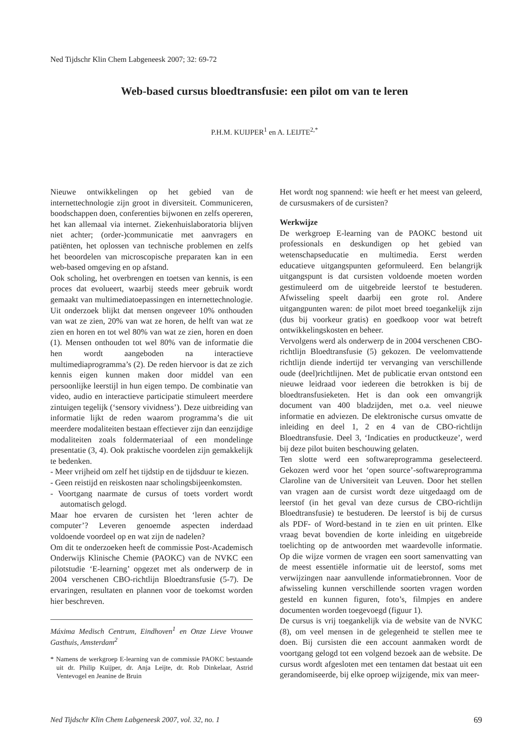Ned Tijdschr Klin Chem Labgeneesk 2007; 32: 69-72
Web-based cursus bloedtransfusie: een pilot om van te leren
P.H.M. KUIJPER<sup>1</sup> en A. LEIJTE<sup>2,*</sup>
Nieuwe ontwikkelingen op het gebied van de internettechnologie zijn groot in diversiteit. Communiceren, boodschappen doen, conferenties bijwonen en zelfs opereren, het kan allemaal via internet. Ziekenhuislaboratoria blijven niet achter; (order-)communicatie met aanvragers en patiënten, het oplossen van technische problemen en zelfs het beoordelen van microscopische preparaten kan in een web-based omgeving en op afstand.
Ook scholing, het overbrengen en toetsen van kennis, is een proces dat evolueert, waarbij steeds meer gebruik wordt gemaakt van multimediatoepassingen en internettechnologie. Uit onderzoek blijkt dat mensen ongeveer 10% onthouden van wat ze zien, 20% van wat ze horen, de helft van wat ze zien en horen en tot wel 80% van wat ze zien, horen en doen (1). Mensen onthouden tot wel 80% van de informatie die hen wordt aangeboden na interactieve multimediaprogramma’s (2). De reden hiervoor is dat ze zich kennis eigen kunnen maken door middel van een persoonlijke leerstijl in hun eigen tempo. De combinatie van video, audio en interactieve participatie stimuleert meerdere zintuigen tegelijk (‘sensory vividness’). Deze uitbreiding van informatie lijkt de reden waarom programma’s die uit meerdere modaliteiten bestaan effectiever zijn dan eenzijdige modaliteiten zoals foldermateriaal of een mondelinge presentatie (3, 4). Ook praktische voordelen zijn gemakkelijk te bedenken.
- Meer vrijheid om zelf het tijdstip en de tijdsduur te kiezen.
- Geen reistijd en reiskosten naar scholingsbijeenkomsten.
- Voortgang naarmate de cursus of toets vordert wordt automatisch gelogd.
Maar hoe ervaren de cursisten het ‘leren achter de computer’? Leveren genoemde aspecten inderdaad voldoende voordeel op en wat zijn de nadelen?
Om dit te onderzoeken heeft de commissie Post-Academisch Onderwijs Klinische Chemie (PAOKC) van de NVKC een pilotstudie ‘E-learning’ opgezet met als onderwerp de in 2004 verschenen CBO-richtlijn Bloedtransfusie (5-7). De ervaringen, resultaten en plannen voor de toekomst worden hier beschreven.
Máxima Medisch Centrum, Eindhoven<sup>1</sup> en Onze Lieve Vrouwe Gasthuis, Amsterdam<sup>2</sup>
* Namens de werkgroep E-learning van de commissie PAOKC bestaande uit dr. Philip Kuijper, dr. Anja Leijte, dr. Rob Dinkelaar, Astrid Ventevogel en Jeanine de Bruin
Het wordt nog spannend: wie heeft er het meest van geleerd, de cursusmakers of de cursisten?
Werkwijze
De werkgroep E-learning van de PAOKC bestond uit professionals en deskundigen op het gebied van wetenschapseducatie en multimedia. Eerst werden educatieve uitgangspunten geformuleerd. Een belangrijk uitgangspunt is dat cursisten voldoende moeten worden gestimuleerd om de uitgebreide leerstof te bestuderen. Afwisseling speelt daarbij een grote rol. Andere uitgangpunten waren: de pilot moet breed toegankelijk zijn (dus bij voorkeur gratis) en goedkoop voor wat betreft ontwikkelingskosten en beheer.
Vervolgens werd als onderwerp de in 2004 verschenen CBO-richtlijn Bloedtransfusie (5) gekozen. De veelomvattende richtlijn diende indertijd ter vervanging van verschillende oude (deel)richtlijnen. Met de publicatie ervan ontstond een nieuwe leidraad voor iedereen die betrokken is bij de bloedtransfusieketen. Het is dan ook een omvangrijk document van 400 bladzijden, met o.a. veel nieuwe informatie en adviezen. De elektronische cursus omvatte de inleiding en deel 1, 2 en 4 van de CBO-richtlijn Bloedtransfusie. Deel 3, ‘Indicaties en productkeuze’, werd bij deze pilot buiten beschouwing gelaten.
Ten slotte werd een softwareprogramma geselecteerd. Gekozen werd voor het ‘open source’-softwareprogramma Claroline van de Universiteit van Leuven. Door het stellen van vragen aan de cursist wordt deze uitgedaagd om de leerstof (in het geval van deze cursus de CBO-richtlijn Bloedtransfusie) te bestuderen. De leerstof is bij de cursus als PDF- of Word-bestand in te zien en uit printen. Elke vraag bevat bovendien de korte inleiding en uitgebreide toelichting op de antwoorden met waardevolle informatie. Op die wijze vormen de vragen een soort samenvatting van de meest essentiële informatie uit de leerstof, soms met verwijzingen naar aanvullende informatiebronnen. Voor de afwisseling kunnen verschillende soorten vragen worden gesteld en kunnen figuren, foto’s, filmpjes en andere documenten worden toegevoegd (figuur 1).
De cursus is vrij toegankelijk via de website van de NVKC (8), om veel mensen in de gelegenheid te stellen mee te doen. Bij cursisten die een account aanmaken wordt de voortgang gelogd tot een volgend bezoek aan de website. De cursus wordt afgesloten met een tentamen dat bestaat uit een gerandomiseerde, bij elke oproep wijzigende, mix van meer-
Ned Tijdschr Klin Chem Labgeneesk 2007, vol. 32, no. 1 69